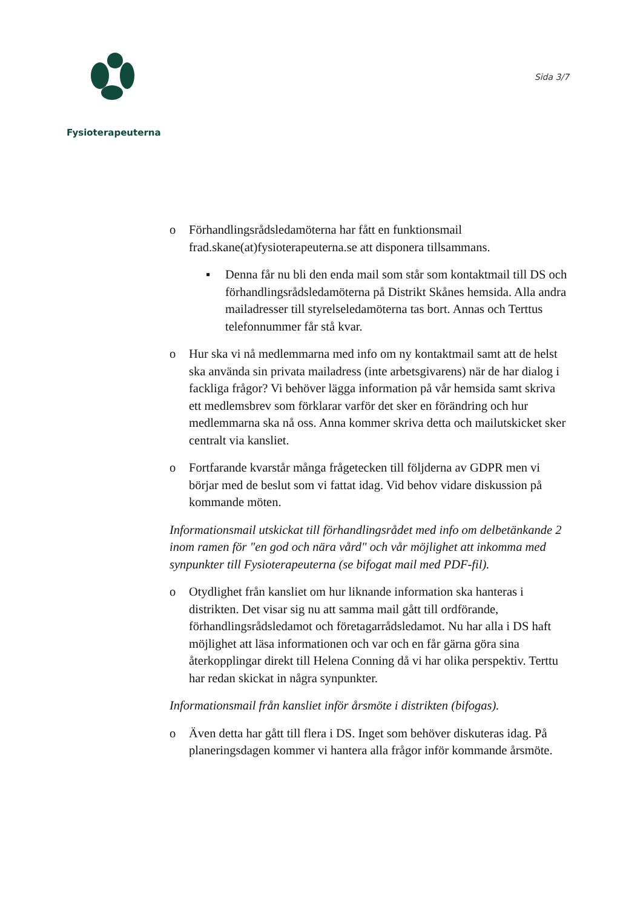Fysioterapeuterna
Sida 3/7
o Förhandlingsrådsledamöterna har fått en funktionsmail frad.skane(at)fysioterapeuterna.se att disponera tillsammans.
▪ Denna får nu bli den enda mail som står som kontaktmail till DS och förhandlingsrådsledamöterna på Distrikt Skånes hemsida. Alla andra mailadresser till styrelseledamöterna tas bort. Annas och Terttus telefonnummer får stå kvar.
o Hur ska vi nå medlemmarna med info om ny kontaktmail samt att de helst ska använda sin privata mailadress (inte arbetsgivarens) när de har dialog i fackliga frågor? Vi behöver lägga information på vår hemsida samt skriva ett medlemsbrev som förklarar varför det sker en förändring och hur medlemmarna ska nå oss. Anna kommer skriva detta och mailutskicket sker centralt via kansliet.
o Fortfarande kvarstår många frågetecken till följderna av GDPR men vi börjar med de beslut som vi fattat idag. Vid behov vidare diskussion på kommande möten.
Informationsmail utskickat till förhandlingsrådet med info om delbetänkande 2 inom ramen för "en god och nära vård" och vår möjlighet att inkomma med synpunkter till Fysioterapeuterna (se bifogat mail med PDF-fil).
o Otydlighet från kansliet om hur liknande information ska hanteras i distrikten. Det visar sig nu att samma mail gått till ordförande, förhandlingsrådsledamot och företagarrådsledamot. Nu har alla i DS haft möjlighet att läsa informationen och var och en får gärna göra sina återkopplingar direkt till Helena Conning då vi har olika perspektiv. Terttu har redan skickat in några synpunkter.
Informationsmail från kansliet inför årsmöte i distrikten (bifogas).
o Även detta har gått till flera i DS. Inget som behöver diskuteras idag. På planeringsdagen kommer vi hantera alla frågor inför kommande årsmöte.